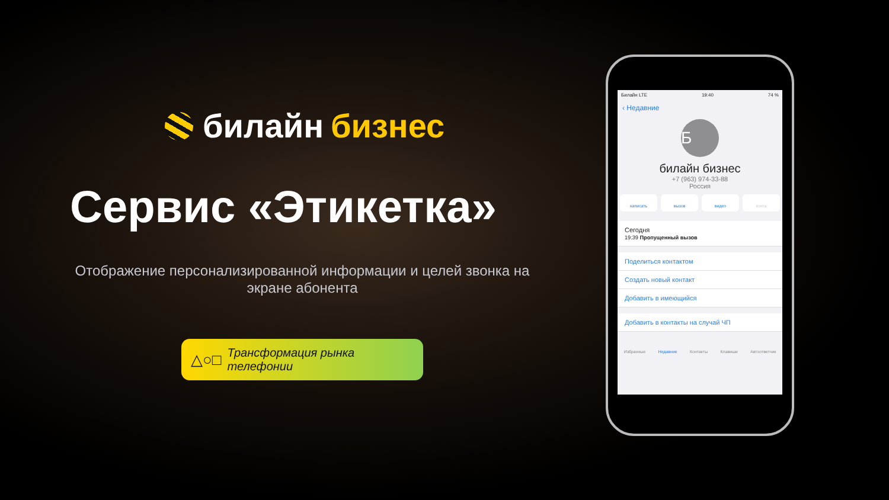билайн бизнес
Сервис «Этикетка»
Отображение персонализированной информации и целей звонка на экране абонента
△○□ Трансформация рынка телефонии
Билайн LTE 19:40 74 %
‹ Недавние
Б
билайн бизнес
+7 (963) 974-33-88
Россия
написать вызов видео почта
Сегодня
19:39 Пропущенный вызов
Поделиться контактом
Создать новый контакт
Добавить в имеющийся
Добавить в контакты на случай ЧП
Избранные Недавние Контакты Клавиши Автоответчик